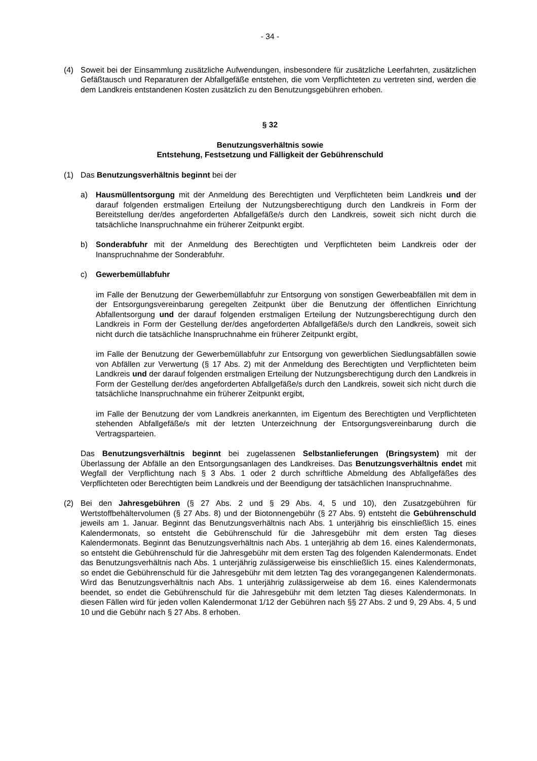- 34 -
(4) Soweit bei der Einsammlung zusätzliche Aufwendungen, insbesondere für zusätzliche Leerfahrten, zusätzlichen Gefäßtausch und Reparaturen der Abfallgefäße entstehen, die vom Verpflichteten zu vertreten sind, werden die dem Landkreis entstandenen Kosten zusätzlich zu den Benutzungsgebühren erhoben.
§ 32
Benutzungsverhältnis sowie
Entstehung, Festsetzung und Fälligkeit der Gebührenschuld
(1) Das Benutzungsverhältnis beginnt bei der
a) Hausmüllentsorgung mit der Anmeldung des Berechtigten und Verpflichteten beim Landkreis und der darauf folgenden erstmaligen Erteilung der Nutzungsberechtigung durch den Landkreis in Form der Bereitstellung der/des angeforderten Abfallgefäße/s durch den Landkreis, soweit sich nicht durch die tatsächliche Inanspruchnahme ein früherer Zeitpunkt ergibt.
b) Sonderabfuhr mit der Anmeldung des Berechtigten und Verpflichteten beim Landkreis oder der Inanspruchnahme der Sonderabfuhr.
c) Gewerbemüllabfuhr
im Falle der Benutzung der Gewerbemüllabfuhr zur Entsorgung von sonstigen Gewerbeabfällen mit dem in der Entsorgungsvereinbarung geregelten Zeitpunkt über die Benutzung der öffentlichen Einrichtung Abfallentsorgung und der darauf folgenden erstmaligen Erteilung der Nutzungsberechtigung durch den Landkreis in Form der Gestellung der/des angeforderten Abfallgefäße/s durch den Landkreis, soweit sich nicht durch die tatsächliche Inanspruchnahme ein früherer Zeitpunkt ergibt,
im Falle der Benutzung der Gewerbemüllabfuhr zur Entsorgung von gewerblichen Siedlungsabfällen sowie von Abfällen zur Verwertung (§ 17 Abs. 2) mit der Anmeldung des Berechtigten und Verpflichteten beim Landkreis und der darauf folgenden erstmaligen Erteilung der Nutzungsberechtigung durch den Landkreis in Form der Gestellung der/des angeforderten Abfallgefäße/s durch den Landkreis, soweit sich nicht durch die tatsächliche Inanspruchnahme ein früherer Zeitpunkt ergibt,
im Falle der Benutzung der vom Landkreis anerkannten, im Eigentum des Berechtigten und Verpflichteten stehenden Abfallgefäße/s mit der letzten Unterzeichnung der Entsorgungsvereinbarung durch die Vertragsparteien.
Das Benutzungsverhältnis beginnt bei zugelassenen Selbstanlieferungen (Bringsystem) mit der Überlassung der Abfälle an den Entsorgungsanlagen des Landkreises. Das Benutzungsverhältnis endet mit Wegfall der Verpflichtung nach § 3 Abs. 1 oder 2 durch schriftliche Abmeldung des Abfallgefäßes des Verpflichteten oder Berechtigten beim Landkreis und der Beendigung der tatsächlichen Inanspruchnahme.
(2) Bei den Jahresgebühren (§ 27 Abs. 2 und § 29 Abs. 4, 5 und 10), den Zusatzgebühren für Wertstoffbehältervolumen (§ 27 Abs. 8) und der Biotonnengebühr (§ 27 Abs. 9) entsteht die Gebührenschuld jeweils am 1. Januar. Beginnt das Benutzungsverhältnis nach Abs. 1 unterjährig bis einschließlich 15. eines Kalendermonats, so entsteht die Gebührenschuld für die Jahresgebühr mit dem ersten Tag dieses Kalendermonats. Beginnt das Benutzungsverhältnis nach Abs. 1 unterjährig ab dem 16. eines Kalendermonats, so entsteht die Gebührenschuld für die Jahresgebühr mit dem ersten Tag des folgenden Kalendermonats. Endet das Benutzungsverhältnis nach Abs. 1 unterjährig zulässigerweise bis einschließlich 15. eines Kalendermonats, so endet die Gebührenschuld für die Jahresgebühr mit dem letzten Tag des vorangegangenen Kalendermonats. Wird das Benutzungsverhältnis nach Abs. 1 unterjährig zulässigerweise ab dem 16. eines Kalendermonats beendet, so endet die Gebührenschuld für die Jahresgebühr mit dem letzten Tag dieses Kalendermonats. In diesen Fällen wird für jeden vollen Kalendermonat 1/12 der Gebühren nach §§ 27 Abs. 2 und 9, 29 Abs. 4, 5 und 10 und die Gebühr nach § 27 Abs. 8 erhoben.